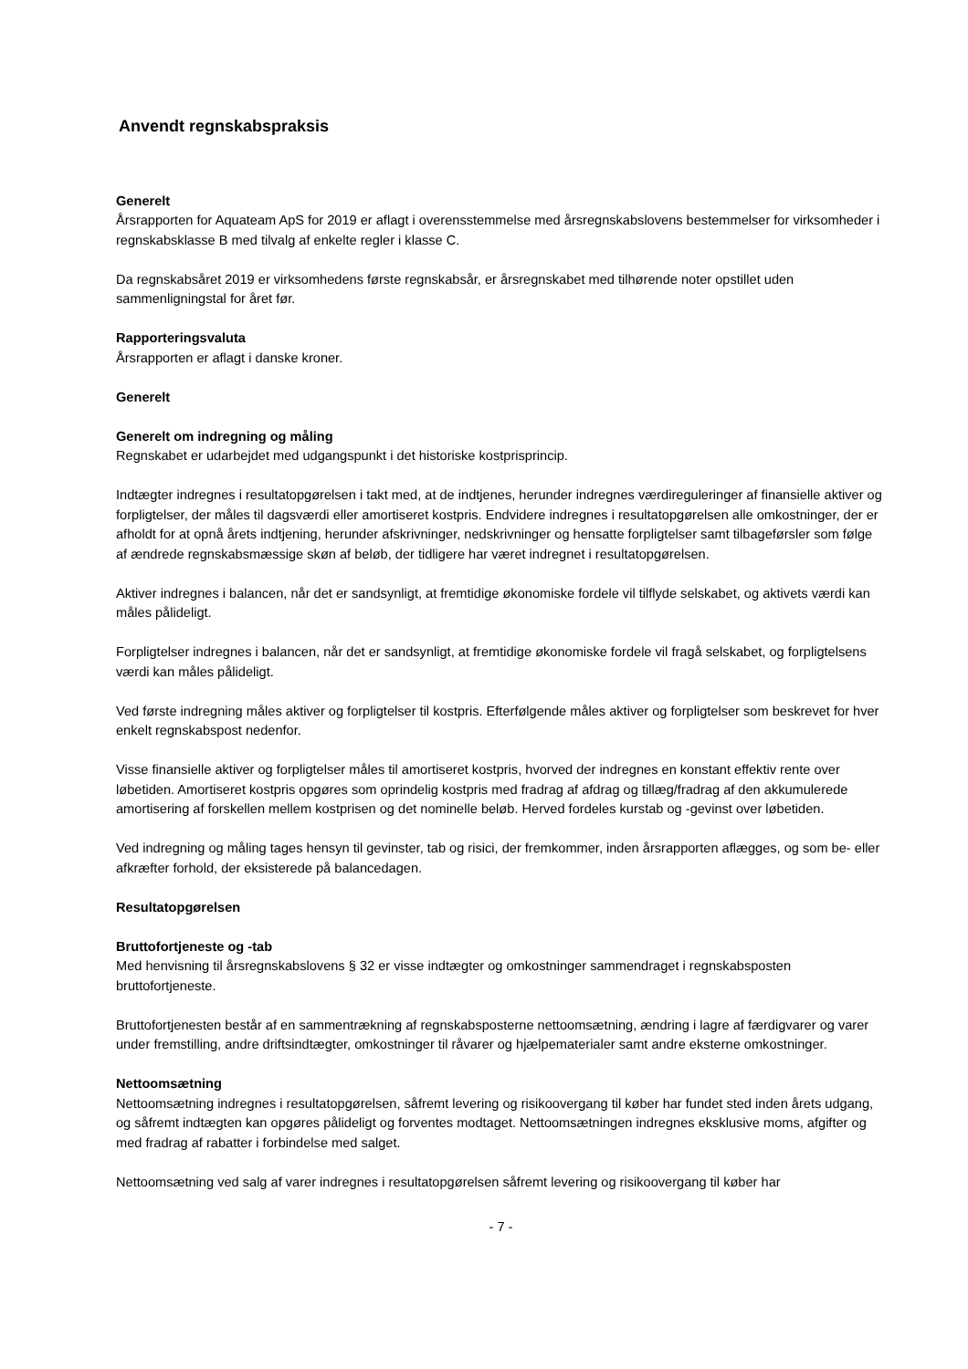Anvendt regnskabspraksis
Generelt
Årsrapporten for Aquateam ApS for 2019 er aflagt i overensstemmelse med årsregnskabslovens bestemmelser for virksomheder i regnskabsklasse B med tilvalg af enkelte regler i klasse C.
Da regnskabsåret 2019 er virksomhedens første regnskabsår, er årsregnskabet med tilhørende noter opstillet uden sammenligningstal for året før.
Rapporteringsvaluta
Årsrapporten er aflagt i danske kroner.
Generelt
Generelt om indregning og måling
Regnskabet er udarbejdet med udgangspunkt i det historiske kostprisprincip.
Indtægter indregnes i resultatopgørelsen i takt med, at de indtjenes, herunder indregnes værdireguleringer af finansielle aktiver og forpligtelser, der måles til dagsværdi eller amortiseret kostpris. Endvidere indregnes i resultatopgørelsen alle omkostninger, der er afholdt for at opnå årets indtjening, herunder afskrivninger, nedskrivninger og hensatte forpligtelser samt tilbageførsler som følge af ændrede regnskabsmæssige skøn af beløb, der tidligere har været indregnet i resultatopgørelsen.
Aktiver indregnes i balancen, når det er sandsynligt, at fremtidige økonomiske fordele vil tilflyde selskabet, og aktivets værdi kan måles pålideligt.
Forpligtelser indregnes i balancen, når det er sandsynligt, at fremtidige økonomiske fordele vil fragå selskabet, og forpligtelsens værdi kan måles pålideligt.
Ved første indregning måles aktiver og forpligtelser til kostpris. Efterfølgende måles aktiver og forpligtelser som beskrevet for hver enkelt regnskabspost nedenfor.
Visse finansielle aktiver og forpligtelser måles til amortiseret kostpris, hvorved der indregnes en konstant effektiv rente over løbetiden. Amortiseret kostpris opgøres som oprindelig kostpris med fradrag af afdrag og tillæg/fradrag af den akkumulerede amortisering af forskellen mellem kostprisen og det nominelle beløb. Herved fordeles kurstab og -gevinst over løbetiden.
Ved indregning og måling tages hensyn til gevinster, tab og risici, der fremkommer, inden årsrapporten aflægges, og som be- eller afkræfter forhold, der eksisterede på balancedagen.
Resultatopgørelsen
Bruttofortjeneste og -tab
Med henvisning til årsregnskabslovens § 32 er visse indtægter og omkostninger sammendraget i regnskabsposten bruttofortjeneste.
Bruttofortjenesten består af en sammentrækning af regnskabsposterne nettoomsætning, ændring i lagre af færdigvarer og varer under fremstilling, andre driftsindtægter, omkostninger til råvarer og hjælpematerialer samt andre eksterne omkostninger.
Nettoomsætning
Nettoomsætning indregnes i resultatopgørelsen, såfremt levering og risikoovergang til køber har fundet sted inden årets udgang, og såfremt indtægten kan opgøres pålideligt og forventes modtaget. Nettoomsætningen indregnes eksklusive moms, afgifter og med fradrag af rabatter i forbindelse med salget.
Nettoomsætning ved salg af varer indregnes i resultatopgørelsen såfremt levering og risikoovergang til køber har
- 7 -